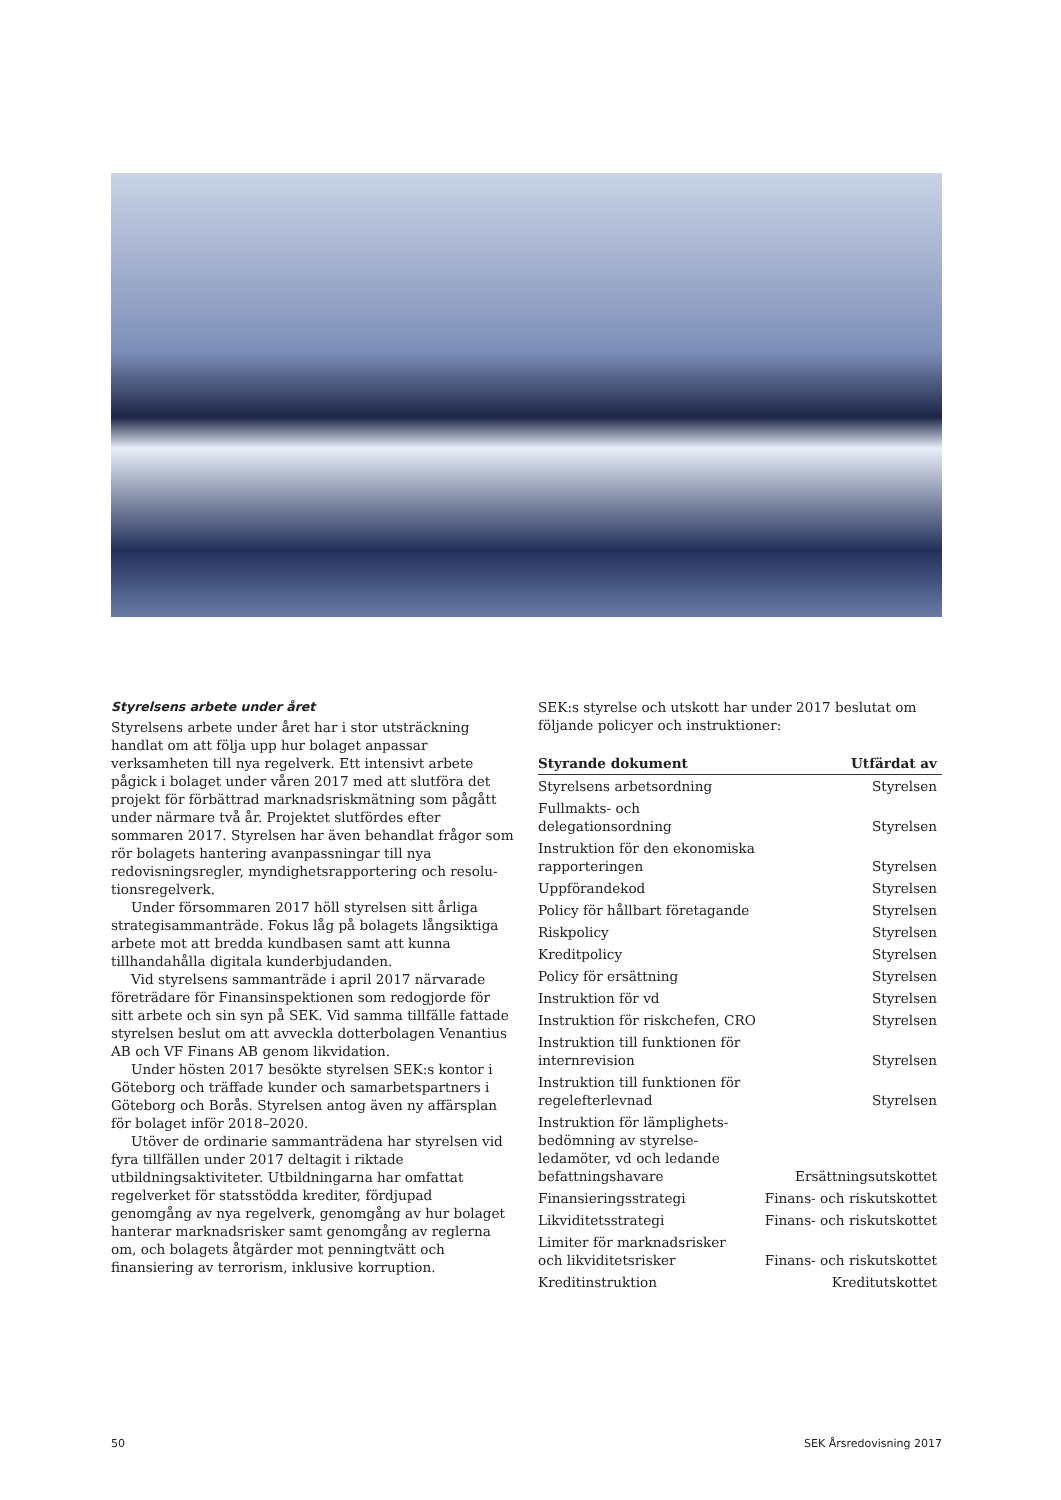Styrelsens arbete under året
Styrelsens arbete under året har i stor utsträckning handlat om att följa upp hur bolaget anpassar verksamheten till nya regelverk. Ett intensivt arbete pågick i bolaget under våren 2017 med att slutföra det projekt för förbättrad marknads­riskmätning som pågått under närmare två år. Projektet slut­fördes efter sommaren 2017. Styrelsen har även behandlat frågor som rör bolagets hantering avanpassningar till nya redovisningsregler, myndighetsrapportering och resolu­tionsregelverk.
Under försommaren 2017 höll styrelsen sitt årliga strategisammanträde. Fokus låg på bolagets långsiktiga arbete mot att bredda kundbasen samt att kunna tillhanda­hålla digitala kunderbjudanden.
Vid styrelsens sammanträde i april 2017 närvarade före­trädare för Finansinspektionen som redogjorde för sitt arbete och sin syn på SEK. Vid samma tillfälle fattade styrelsen beslut om att avveckla dotterbolagen Venantius AB och VF Finans AB genom likvidation.
Under hösten 2017 besökte styrelsen SEK:s kontor i Göte­borg och träffade kunder och samarbetspartners i Göteborg och Borås. Styrelsen antog även ny affärsplan för bolaget inför 2018–2020.
Utöver de ordinarie sammanträdena har styrelsen vid fyra tillfällen under 2017 deltagit i riktade utbildningsaktiviteter. Utbildningarna har omfattat regelverket för statsstödda krediter, fördjupad genomgång av nya regelverk, genomgång av hur bolaget hanterar marknadsrisker samt genomgång av reglerna om, och bolagets åtgärder mot penningtvätt och finansiering av terrorism, inklusive korruption.
SEK:s styrelse och utskott har under 2017 beslutat om följande policyer och instruktioner:
| Styrande dokument | Utfärdat av |
| --- | --- |
| Styrelsens arbetsordning | Styrelsen |
| Fullmakts- och delegationsordning | Styrelsen |
| Instruktion för den ekonomiska rapporteringen | Styrelsen |
| Uppförandekod | Styrelsen |
| Policy för hållbart företagande | Styrelsen |
| Riskpolicy | Styrelsen |
| Kreditpolicy | Styrelsen |
| Policy för ersättning | Styrelsen |
| Instruktion för vd | Styrelsen |
| Instruktion för riskchefen, CRO | Styrelsen |
| Instruktion till funktionen för internrevision | Styrelsen |
| Instruktion till funktionen för regelefterlevnad | Styrelsen |
| Instruktion för lämplighets- bedömning av styrelse- ledamöter, vd och ledande befattningshavare | Ersättningsutskottet |
| Finansieringsstrategi | Finans- och riskutskottet |
| Likviditetsstrategi | Finans- och riskutskottet |
| Limiter för marknadsrisker och likviditetsrisker | Finans- och riskutskottet |
| Kreditinstruktion | Kreditutskottet |
50 SEK Årsredovisning 2017